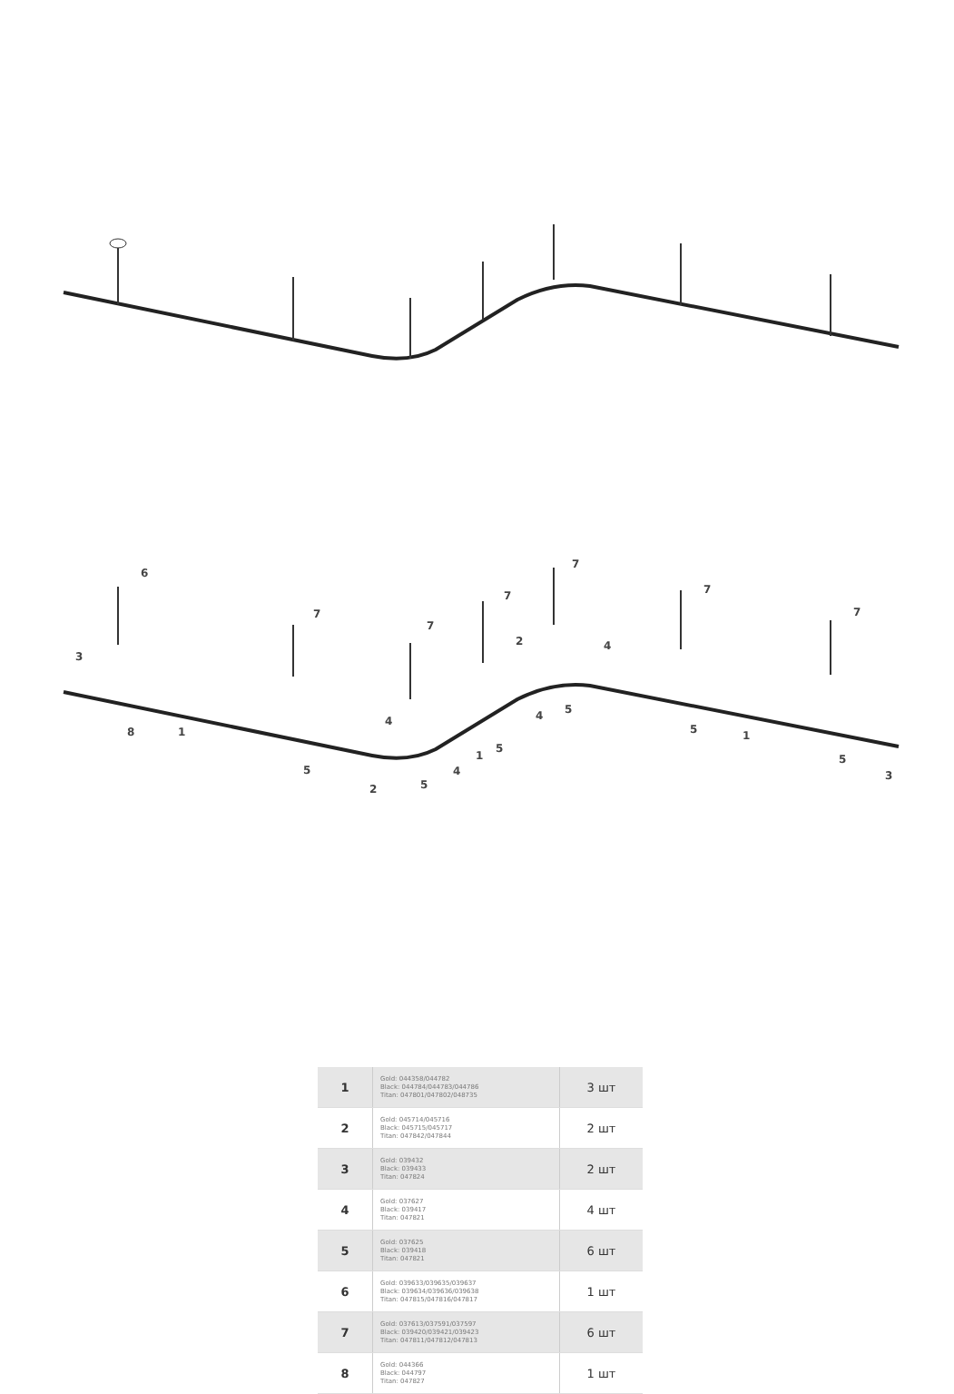6
7
7
7
7
7
7
3
2
4
8
1
5
4
2
5
4
1
5
4
5
5
1
5
3
| 1 | Gold: 044358/044782 Black: 044784/044783/044786 Titan: 047801/047802/048735 | 3 шт |
| 2 | Gold: 045714/045716 Black: 045715/045717 Titan: 047842/047844 | 2 шт |
| 3 | Gold: 039432 Black: 039433 Titan: 047824 | 2 шт |
| 4 | Gold: 037627 Black: 039417 Titan: 047821 | 4 шт |
| 5 | Gold: 037625 Black: 039418 Titan: 047821 | 6 шт |
| 6 | Gold: 039633/039635/039637 Black: 039634/039636/039638 Titan: 047815/047816/047817 | 1 шт |
| 7 | Gold: 037613/037591/037597 Black: 039420/039421/039423 Titan: 047811/047812/047813 | 6 шт |
| 8 | Gold: 044366 Black: 044797 Titan: 047827 | 1 шт |